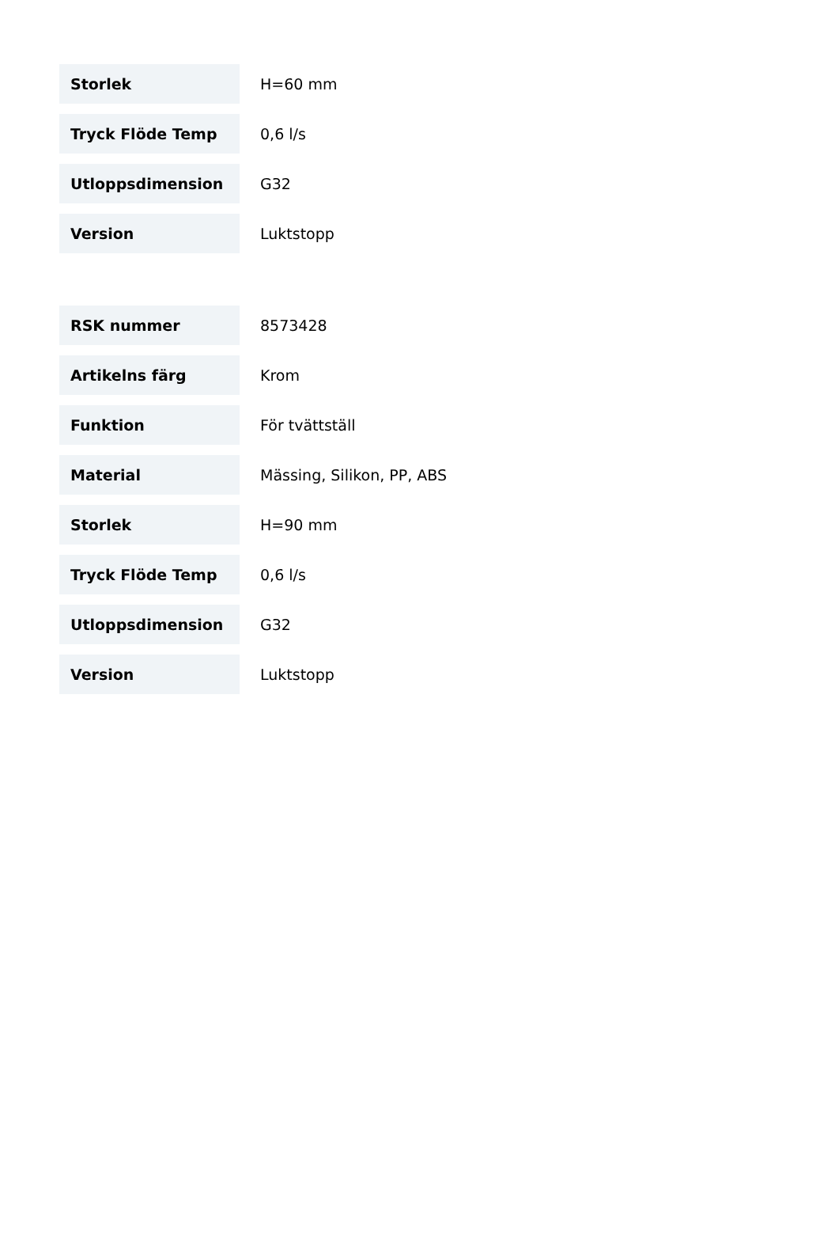| Storlek | H=60 mm |
| Tryck Flöde Temp | 0,6 l/s |
| Utloppsdimension | G32 |
| Version | Luktstopp |
| RSK nummer | 8573428 |
| Artikelns färg | Krom |
| Funktion | För tvättställ |
| Material | Mässing, Silikon, PP, ABS |
| Storlek | H=90 mm |
| Tryck Flöde Temp | 0,6 l/s |
| Utloppsdimension | G32 |
| Version | Luktstopp |